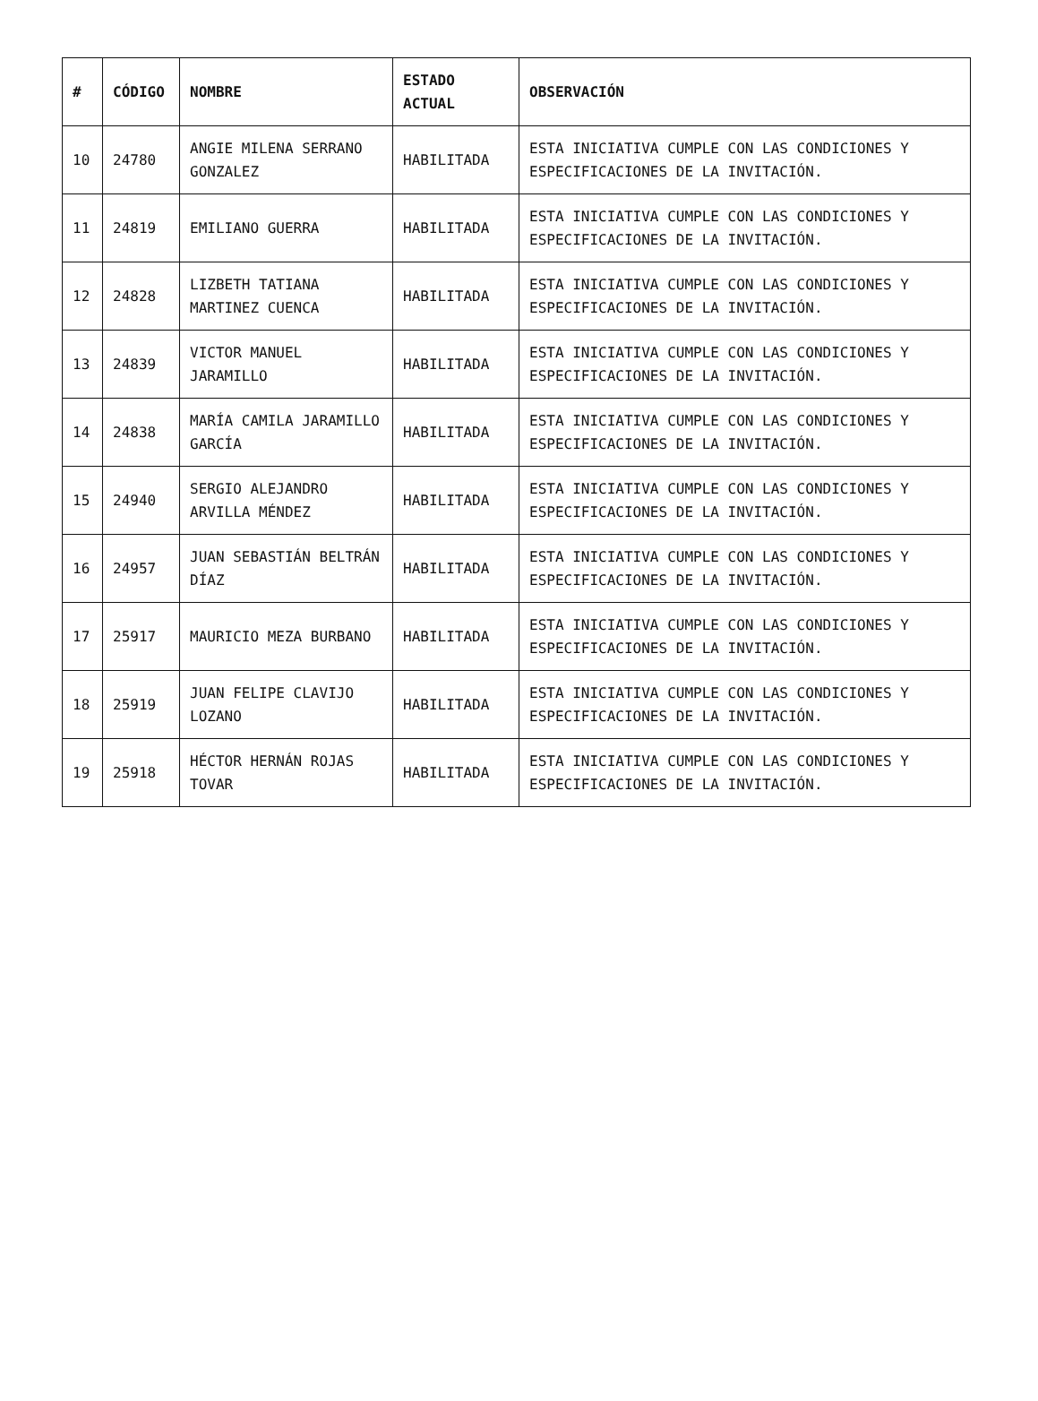| # | CÓDIGO | NOMBRE | ESTADO ACTUAL | OBSERVACIÓN |
| --- | --- | --- | --- | --- |
| 10 | 24780 | ANGIE MILENA SERRANO GONZALEZ | HABILITADA | ESTA INICIATIVA CUMPLE CON LAS CONDICIONES Y ESPECIFICACIONES DE LA INVITACIÓN. |
| 11 | 24819 | EMILIANO GUERRA | HABILITADA | ESTA INICIATIVA CUMPLE CON LAS CONDICIONES Y ESPECIFICACIONES DE LA INVITACIÓN. |
| 12 | 24828 | LIZBETH TATIANA MARTINEZ CUENCA | HABILITADA | ESTA INICIATIVA CUMPLE CON LAS CONDICIONES Y ESPECIFICACIONES DE LA INVITACIÓN. |
| 13 | 24839 | VICTOR MANUEL JARAMILLO | HABILITADA | ESTA INICIATIVA CUMPLE CON LAS CONDICIONES Y ESPECIFICACIONES DE LA INVITACIÓN. |
| 14 | 24838 | MARÍA CAMILA JARAMILLO GARCÍA | HABILITADA | ESTA INICIATIVA CUMPLE CON LAS CONDICIONES Y ESPECIFICACIONES DE LA INVITACIÓN. |
| 15 | 24940 | SERGIO ALEJANDRO ARVILLA MÉNDEZ | HABILITADA | ESTA INICIATIVA CUMPLE CON LAS CONDICIONES Y ESPECIFICACIONES DE LA INVITACIÓN. |
| 16 | 24957 | JUAN SEBASTIÁN BELTRÁN DÍAZ | HABILITADA | ESTA INICIATIVA CUMPLE CON LAS CONDICIONES Y ESPECIFICACIONES DE LA INVITACIÓN. |
| 17 | 25917 | MAURICIO MEZA BURBANO | HABILITADA | ESTA INICIATIVA CUMPLE CON LAS CONDICIONES Y ESPECIFICACIONES DE LA INVITACIÓN. |
| 18 | 25919 | JUAN FELIPE CLAVIJO LOZANO | HABILITADA | ESTA INICIATIVA CUMPLE CON LAS CONDICIONES Y ESPECIFICACIONES DE LA INVITACIÓN. |
| 19 | 25918 | HÉCTOR HERNÁN ROJAS TOVAR | HABILITADA | ESTA INICIATIVA CUMPLE CON LAS CONDICIONES Y ESPECIFICACIONES DE LA INVITACIÓN. |